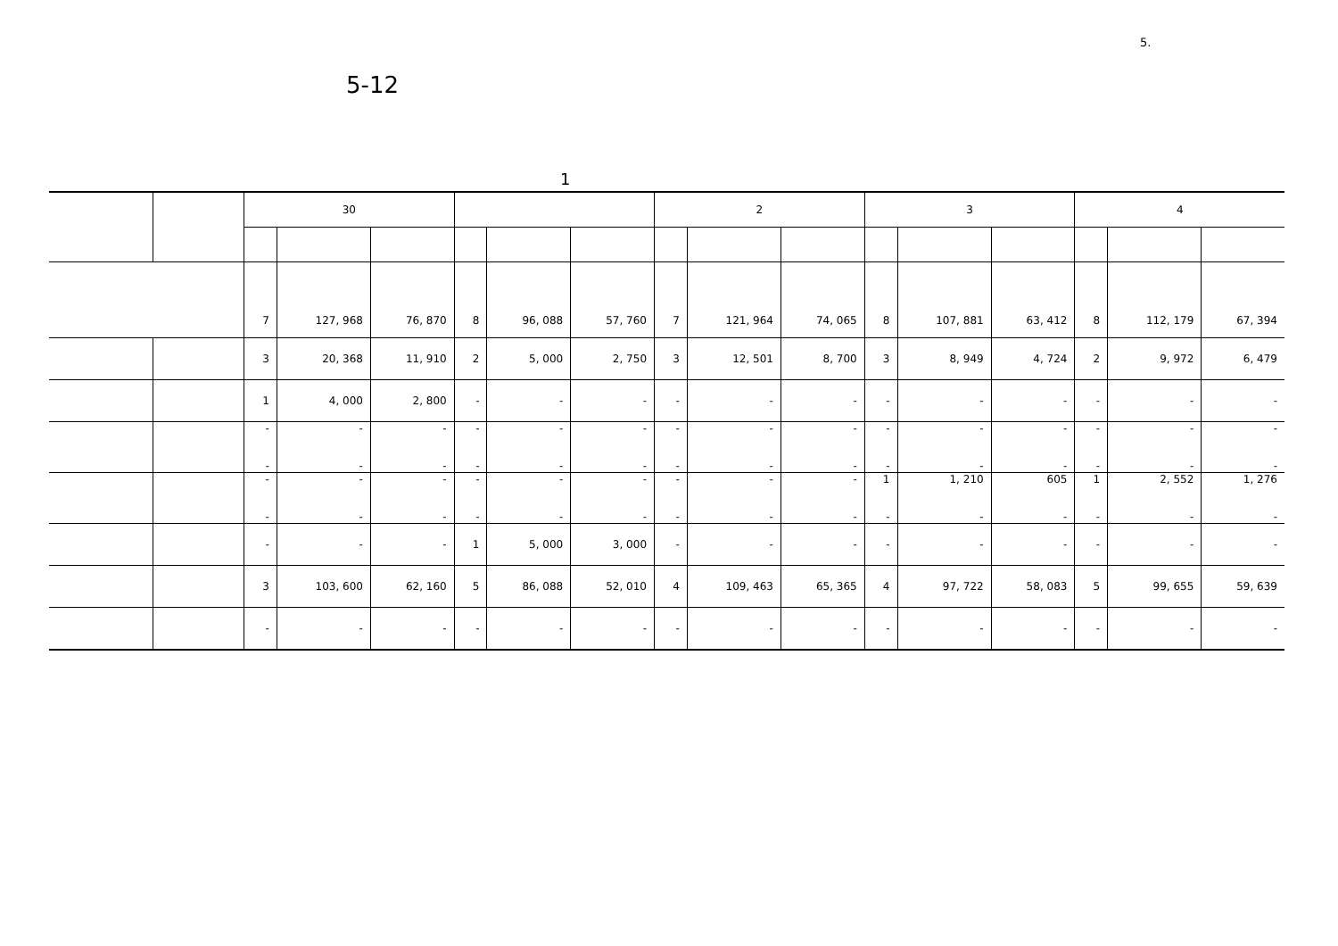5.
5-12
1
| | | 30 | | | | | | 2 | | | 3 | | | 4 | | |
| --- | --- | --- | --- | --- | --- | --- | --- | --- | --- | --- | --- | --- | --- | --- | --- | --- |
| | | 7 | 127, 968 | 76, 870 | 8 | 96, 088 | 57, 760 | 7 | 121, 964 | 74, 065 | 8 | 107, 881 | 63, 412 | 8 | 112, 179 | 67, 394 |
| | | 3 | 20, 368 | 11, 910 | 2 | 5, 000 | 2, 750 | 3 | 12, 501 | 8, 700 | 3 | 8, 949 | 4, 724 | 2 | 9, 972 | 6, 479 |
| | | 1 | 4, 000 | 2, 800 | - | - | - | - | - | - | - | - | - | - | - | - |
| | | - - | - - | - - | - - | - - | - - | - - | - - | - - | - - | - - | - - | - - | - - | - - |
| | | - - | - - | - - | - - | - - | - - | - - | - - | - - | 1 - | 1, 210 - | 605 - | 1 - | 2, 552 - | 1, 276 - |
| | | - | - | - | 1 | 5, 000 | 3, 000 | - | - | - | - | - | - | - | - | - |
| | | 3 | 103, 600 | 62, 160 | 5 | 86, 088 | 52, 010 | 4 | 109, 463 | 65, 365 | 4 | 97, 722 | 58, 083 | 5 | 99, 655 | 59, 639 |
| | | - | - | - | - | - | - | - | - | - | - | - | - | - | - | - |